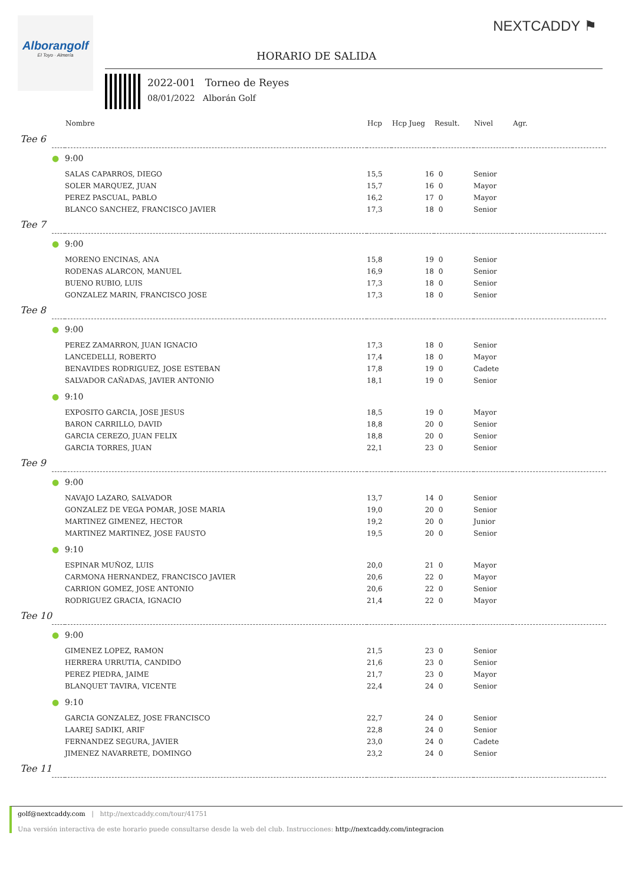Alborangolf
El Toyo · Almería
NEXTCADDY ⚑
HORARIO DE SALIDA
2022-001 Torneo de Reyes
08/01/2022 Alborán Golf
| | | Nombre | Hcp | Hcp Jueg | Result. | Nivel | Agr. |
| --- | --- | --- | --- | --- | --- | --- | --- |
| Tee 6 | | | | | | | |
| | ● | 9:00 | | | | | |
| | | SALAS CAPARROS, DIEGO | 15,5 | 16 | 0 | Senior | |
| | | SOLER MARQUEZ, JUAN | 15,7 | 16 | 0 | Mayor | |
| | | PEREZ PASCUAL, PABLO | 16,2 | 17 | 0 | Mayor | |
| | | BLANCO SANCHEZ, FRANCISCO JAVIER | 17,3 | 18 | 0 | Senior | |
| Tee 7 | | | | | | | |
| | ● | 9:00 | | | | | |
| | | MORENO ENCINAS, ANA | 15,8 | 19 | 0 | Senior | |
| | | RODENAS ALARCON, MANUEL | 16,9 | 18 | 0 | Senior | |
| | | BUENO RUBIO, LUIS | 17,3 | 18 | 0 | Senior | |
| | | GONZALEZ MARIN, FRANCISCO JOSE | 17,3 | 18 | 0 | Senior | |
| Tee 8 | | | | | | | |
| | ● | 9:00 | | | | | |
| | | PEREZ ZAMARRON, JUAN IGNACIO | 17,3 | 18 | 0 | Senior | |
| | | LANCEDELLI, ROBERTO | 17,4 | 18 | 0 | Mayor | |
| | | BENAVIDES RODRIGUEZ, JOSE ESTEBAN | 17,8 | 19 | 0 | Cadete | |
| | | SALVADOR CAÑADAS, JAVIER ANTONIO | 18,1 | 19 | 0 | Senior | |
| | ● | 9:10 | | | | | |
| | | EXPOSITO GARCIA, JOSE JESUS | 18,5 | 19 | 0 | Mayor | |
| | | BARON CARRILLO, DAVID | 18,8 | 20 | 0 | Senior | |
| | | GARCIA CEREZO, JUAN FELIX | 18,8 | 20 | 0 | Senior | |
| | | GARCIA TORRES, JUAN | 22,1 | 23 | 0 | Senior | |
| Tee 9 | | | | | | | |
| | ● | 9:00 | | | | | |
| | | NAVAJO LAZARO, SALVADOR | 13,7 | 14 | 0 | Senior | |
| | | GONZALEZ DE VEGA POMAR, JOSE MARIA | 19,0 | 20 | 0 | Senior | |
| | | MARTINEZ GIMENEZ, HECTOR | 19,2 | 20 | 0 | Junior | |
| | | MARTINEZ MARTINEZ, JOSE FAUSTO | 19,5 | 20 | 0 | Senior | |
| | ● | 9:10 | | | | | |
| | | ESPINAR MUÑOZ, LUIS | 20,0 | 21 | 0 | Mayor | |
| | | CARMONA HERNANDEZ, FRANCISCO JAVIER | 20,6 | 22 | 0 | Mayor | |
| | | CARRION GOMEZ, JOSE ANTONIO | 20,6 | 22 | 0 | Senior | |
| | | RODRIGUEZ GRACIA, IGNACIO | 21,4 | 22 | 0 | Mayor | |
| Tee 10 | | | | | | | |
| | ● | 9:00 | | | | | |
| | | GIMENEZ LOPEZ, RAMON | 21,5 | 23 | 0 | Senior | |
| | | HERRERA URRUTIA, CANDIDO | 21,6 | 23 | 0 | Senior | |
| | | PEREZ PIEDRA, JAIME | 21,7 | 23 | 0 | Mayor | |
| | | BLANQUET TAVIRA, VICENTE | 22,4 | 24 | 0 | Senior | |
| | ● | 9:10 | | | | | |
| | | GARCIA GONZALEZ, JOSE FRANCISCO | 22,7 | 24 | 0 | Senior | |
| | | LAAREJ SADIKI, ARIF | 22,8 | 24 | 0 | Senior | |
| | | FERNANDEZ SEGURA, JAVIER | 23,0 | 24 | 0 | Cadete | |
| | | JIMENEZ NAVARRETE, DOMINGO | 23,2 | 24 | 0 | Senior | |
| Tee 11 | | | | | | | |
golf@nextcaddy.com | http://nextcaddy.com/tour/41751
Una versión interactiva de este horario puede consultarse desde la web del club. Instrucciones: http://nextcaddy.com/integracion